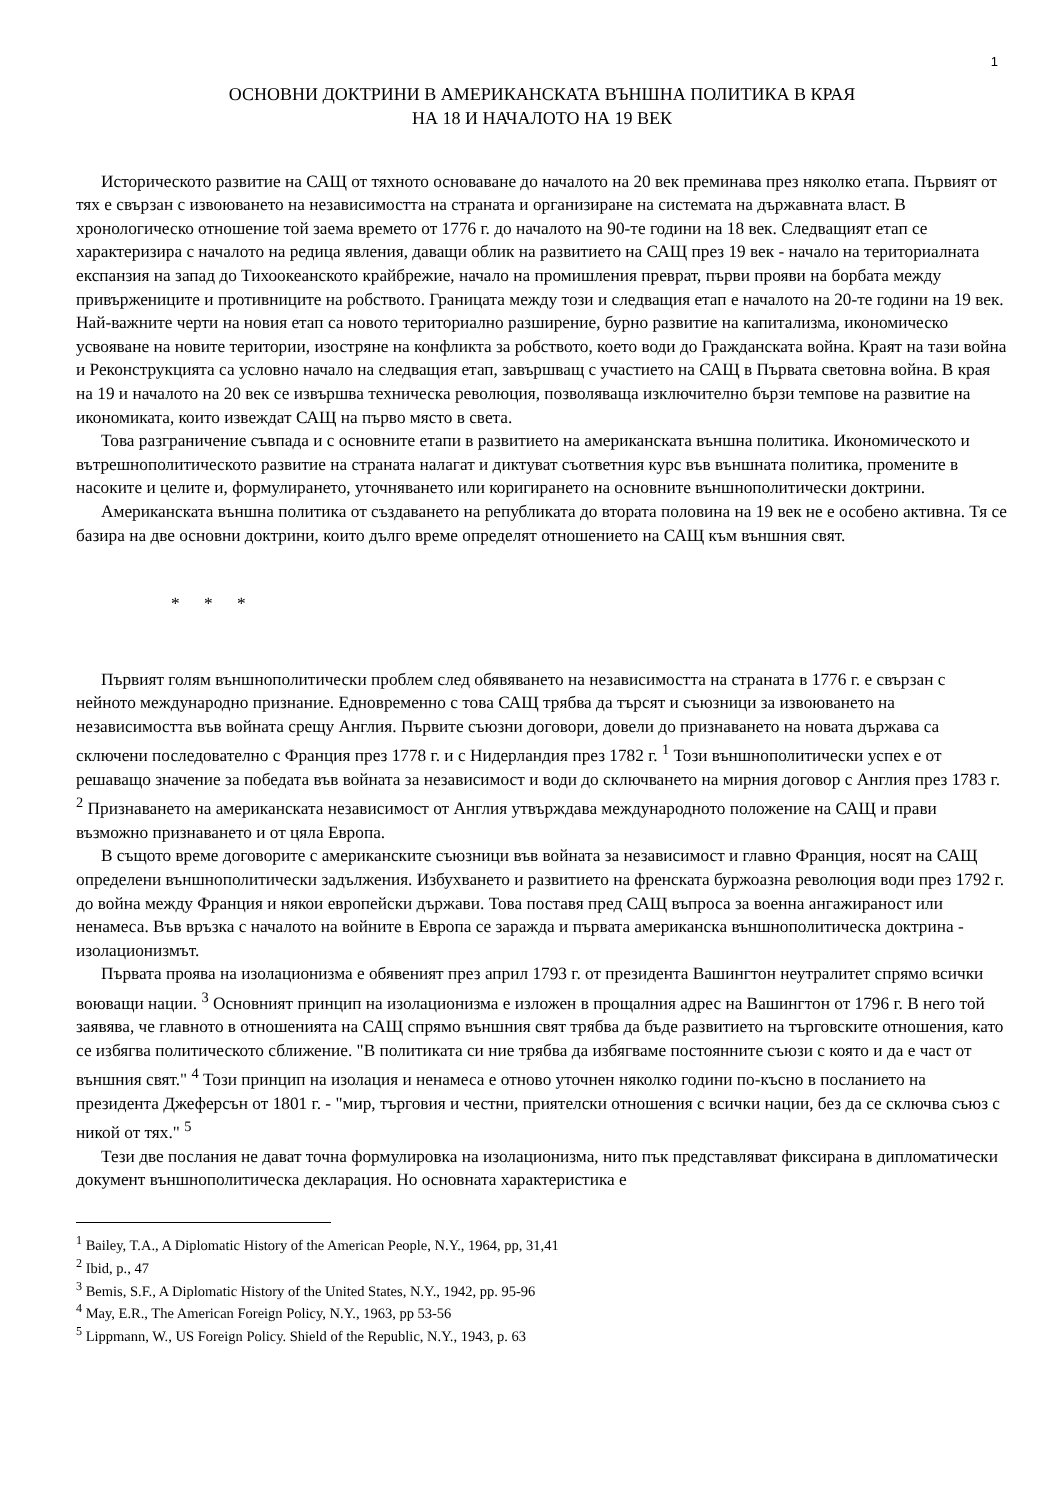1
ОСНОВНИ ДОКТРИНИ В АМЕРИКАНСКАТА ВЪНШНА ПОЛИТИКА В КРАЯ
НА 18 И НАЧАЛОТО НА 19 ВЕК
Историческото развитие на САЩ от тяхното основаване до началото на 20 век преминава през няколко етапа. Първият от тях е свързан с извоюването на независимостта на страната и организиране на системата на държавната власт. В хронологическо отношение той заема времето от 1776 г. до началото на 90-те години на 18 век. Следващият етап се характеризира с началото на редица явления, даващи облик на развитието на САЩ през 19 век - начало на териториалната експанзия на запад до Тихоокеанското крайбрежие, начало на промишления преврат, първи прояви на борбата между привържениците и противниците на робството. Границата между този и следващия етап е началото на 20-те години на 19 век. Най-важните черти на новия етап са новото териториално разширение, бурно развитие на капитализма, икономическо усвояване на новите територии, изостряне на конфликта за робството, което води до Гражданската война. Краят на тази война и Реконструкцията са условно начало на следващия етап, завършващ с участието на САЩ в Първата световна война. В края на 19 и началото на 20 век се извършва техническа революция, позволяваща изключително бързи темпове на развитие на икономиката, които извеждат САЩ на първо място в света.
Това разграничение съвпада и с основните етапи в развитието на американската външна политика. Икономическото и вътрешнополитическото развитие на страната налагат и диктуват съответния курс във външната политика, промените в насоките и целите и, формулирането, уточняването или коригирането на основните външнополитически доктрини.
Американската външна политика от създаването на републиката до втората половина на 19 век не е особено активна. Тя се базира на две основни доктрини, които дълго време определят отношението на САЩ към външния свят.
* * *
Първият голям външнополитически проблем след обявяването на независимостта на страната в 1776 г. е свързан с нейното международно признание. Едновременно с това САЩ трябва да търсят и съюзници за извоюването на независимостта във войната срещу Англия. Първите съюзни договори, довели до признаването на новата държава са сключени последователно с Франция през 1778 г. и с Нидерландия през 1782 г. <sup>1</sup> Този външнополитически успех е от решаващо значение за победата във войната за независимост и води до сключването на мирния договор с Англия през 1783 г. <sup>2</sup> Признаването на американската независимост от Англия утвърждава международното положение на САЩ и прави възможно признаването и от цяла Европа.
В същото време договорите с американските съюзници във войната за независимост и главно Франция, носят на САЩ определени външнополитически задължения. Избухването и развитието на френската буржоазна революция води през 1792 г. до война между Франция и някои европейски държави. Това поставя пред САЩ въпроса за военна ангажираност или ненамеса. Във връзка с началото на войните в Европа се заражда и първата американска външнополитическа доктрина - изолационизмът.
Първата проява на изолационизма е обявеният през април 1793 г. от президента Вашингтон неутралитет спрямо всички воюващи нации. <sup>3</sup> Основният принцип на изолационизма е изложен в прощалния адрес на Вашингтон от 1796 г. В него той заявява, че главното в отношенията на САЩ спрямо външния свят трябва да бъде развитието на търговските отношения, като се избягва политическото сближение. "В политиката си ние трябва да избягваме постоянните съюзи с която и да е част от външния свят." <sup>4</sup> Този принцип на изолация и ненамеса е отново уточнен няколко години по-късно в посланието на президента Джеферсън от 1801 г. - "мир, търговия и честни, приятелски отношения с всички нации, без да се сключва съюз с никой от тях." <sup>5</sup>
Тези две послания не дават точна формулировка на изолационизма, нито пък представляват фиксирана в дипломатически документ външнополитическа декларация. Но основната характеристика е
<sup>1</sup> Bailey, T.A., A Diplomatic History of the American People, N.Y., 1964, pp, 31,41
<sup>2</sup> Ibid, p., 47
<sup>3</sup> Bemis, S.F., A Diplomatic History of the United States, N.Y., 1942, pp. 95-96
<sup>4</sup> May, E.R., The American Foreign Policy, N.Y., 1963, pp 53-56
<sup>5</sup> Lippmann, W., US Foreign Policy. Shield of the Republic, N.Y., 1943, p. 63